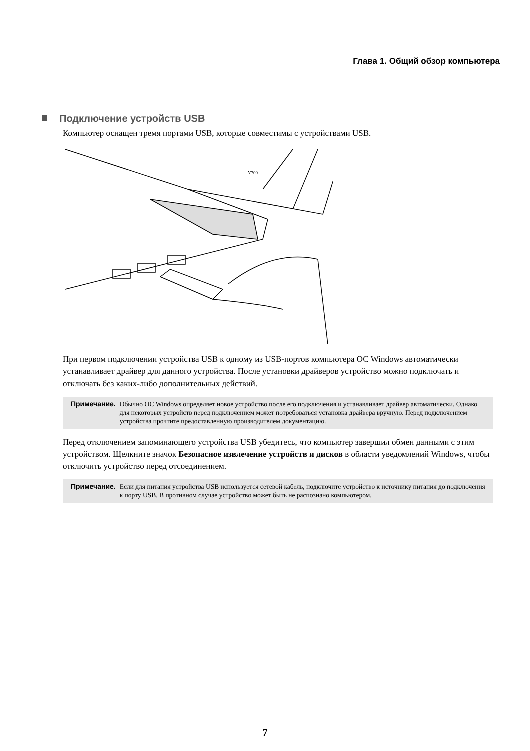Глава 1. Общий обзор компьютера
Подключение устройств USB
Компьютер оснащен тремя портами USB, которые совместимы с устройствами USB.
Y700
При первом подключении устройства USB к одному из USB-портов компьютера ОС Windows автоматически устанавливает драйвер для данного устройства. После установки драйверов устройство можно подключать и отключать без каких-либо дополнительных действий.
Примечание. Обычно ОС Windows определяет новое устройство после его подключения и устанавливает драйвер автоматически. Однако для некоторых устройств перед подключением может потребоваться установка драйвера вручную. Перед подключением устройства прочтите предоставленную производителем документацию.
Перед отключением запоминающего устройства USB убедитесь, что компьютер завершил обмен данными с этим устройством. Щелкните значок Безопасное извлечение устройств и дисков в области уведомлений Windows, чтобы отключить устройство перед отсоединением.
Примечание. Если для питания устройства USB используется сетевой кабель, подключите устройство к источнику питания до подключения к порту USB. В противном случае устройство может быть не распознано компьютером.
7